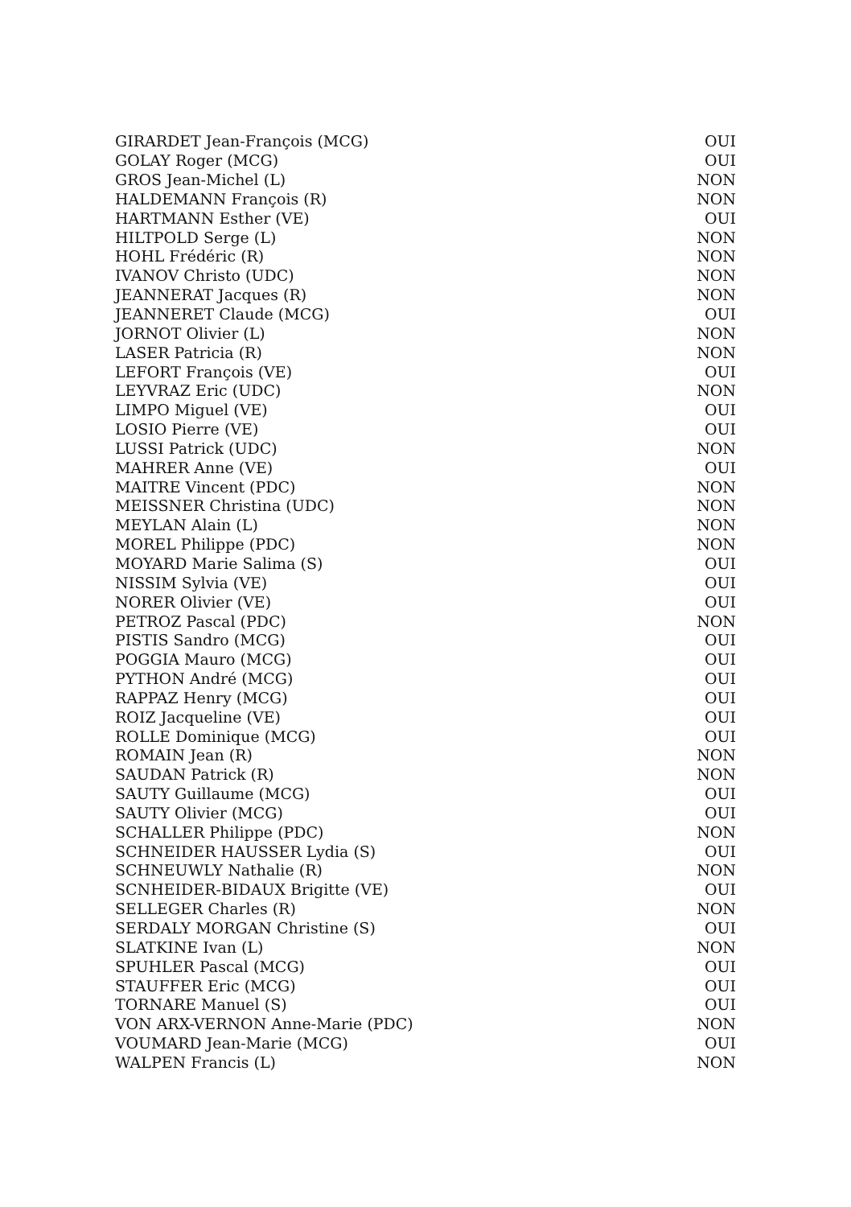| GIRARDET Jean-François (MCG) | OUI |
| GOLAY Roger (MCG) | OUI |
| GROS Jean-Michel (L) | NON |
| HALDEMANN François (R) | NON |
| HARTMANN Esther (VE) | OUI |
| HILTPOLD Serge (L) | NON |
| HOHL Frédéric (R) | NON |
| IVANOV Christo (UDC) | NON |
| JEANNERAT Jacques (R) | NON |
| JEANNERET Claude (MCG) | OUI |
| JORNOT Olivier (L) | NON |
| LASER Patricia (R) | NON |
| LEFORT François (VE) | OUI |
| LEYVRAZ Eric (UDC) | NON |
| LIMPO Miguel (VE) | OUI |
| LOSIO Pierre (VE) | OUI |
| LUSSI Patrick (UDC) | NON |
| MAHRER Anne (VE) | OUI |
| MAITRE Vincent (PDC) | NON |
| MEISSNER Christina (UDC) | NON |
| MEYLAN Alain (L) | NON |
| MOREL Philippe (PDC) | NON |
| MOYARD Marie Salima (S) | OUI |
| NISSIM Sylvia (VE) | OUI |
| NORER Olivier (VE) | OUI |
| PETROZ Pascal (PDC) | NON |
| PISTIS Sandro (MCG) | OUI |
| POGGIA Mauro (MCG) | OUI |
| PYTHON André (MCG) | OUI |
| RAPPAZ Henry (MCG) | OUI |
| ROIZ Jacqueline (VE) | OUI |
| ROLLE Dominique (MCG) | OUI |
| ROMAIN Jean (R) | NON |
| SAUDAN Patrick (R) | NON |
| SAUTY Guillaume (MCG) | OUI |
| SAUTY Olivier (MCG) | OUI |
| SCHALLER Philippe (PDC) | NON |
| SCHNEIDER HAUSSER Lydia (S) | OUI |
| SCHNEUWLY Nathalie (R) | NON |
| SCNHEIDER-BIDAUX Brigitte (VE) | OUI |
| SELLEGER Charles (R) | NON |
| SERDALY MORGAN Christine (S) | OUI |
| SLATKINE Ivan (L) | NON |
| SPUHLER Pascal (MCG) | OUI |
| STAUFFER Eric (MCG) | OUI |
| TORNARE Manuel (S) | OUI |
| VON ARX-VERNON Anne-Marie (PDC) | NON |
| VOUMARD Jean-Marie (MCG) | OUI |
| WALPEN Francis (L) | NON |